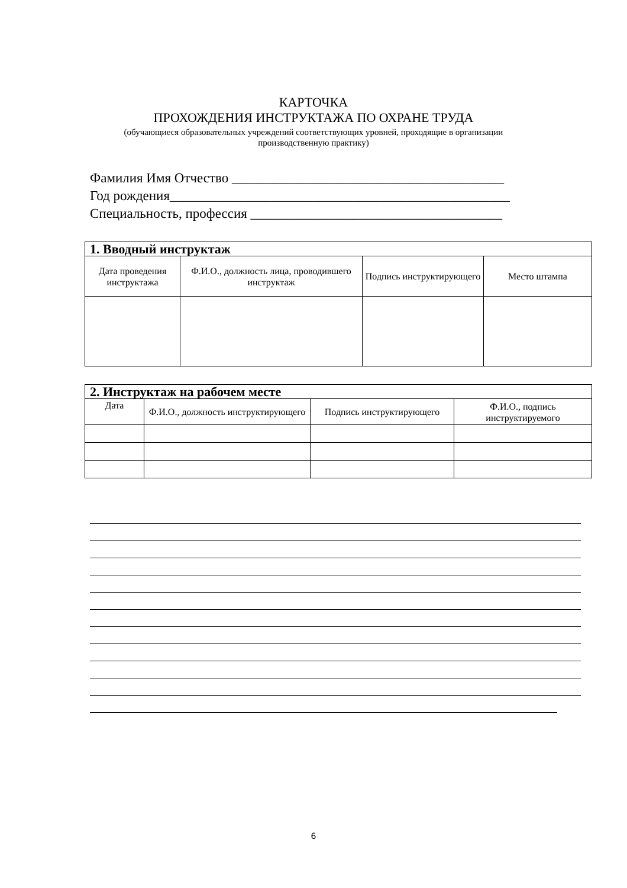КАРТОЧКА
ПРОХОЖДЕНИЯ ИНСТРУКТАЖА ПО ОХРАНЕ ТРУДА
(обучающиеся образовательных учреждений соответствующих уровней, проходящие в организации
производственную практику)
Фамилия Имя Отчество ________________________________________
Год рождения__________________________________________________
Специальность, профессия _____________________________________
| 1. Вводный инструктаж | | | |
| --- | --- | --- | --- |
| Дата проведения инструктажа | Ф.И.О., должность лица, проводившего инструктаж | Подпись инструктирующего | Место штампа |
| 2. Инструктаж на рабочем месте | | | |
| --- | --- | --- | --- |
| Дата | Ф.И.О., должность инструктирующего | Подпись инструктирующего | Ф.И.О., подпись инструктируемого |
6